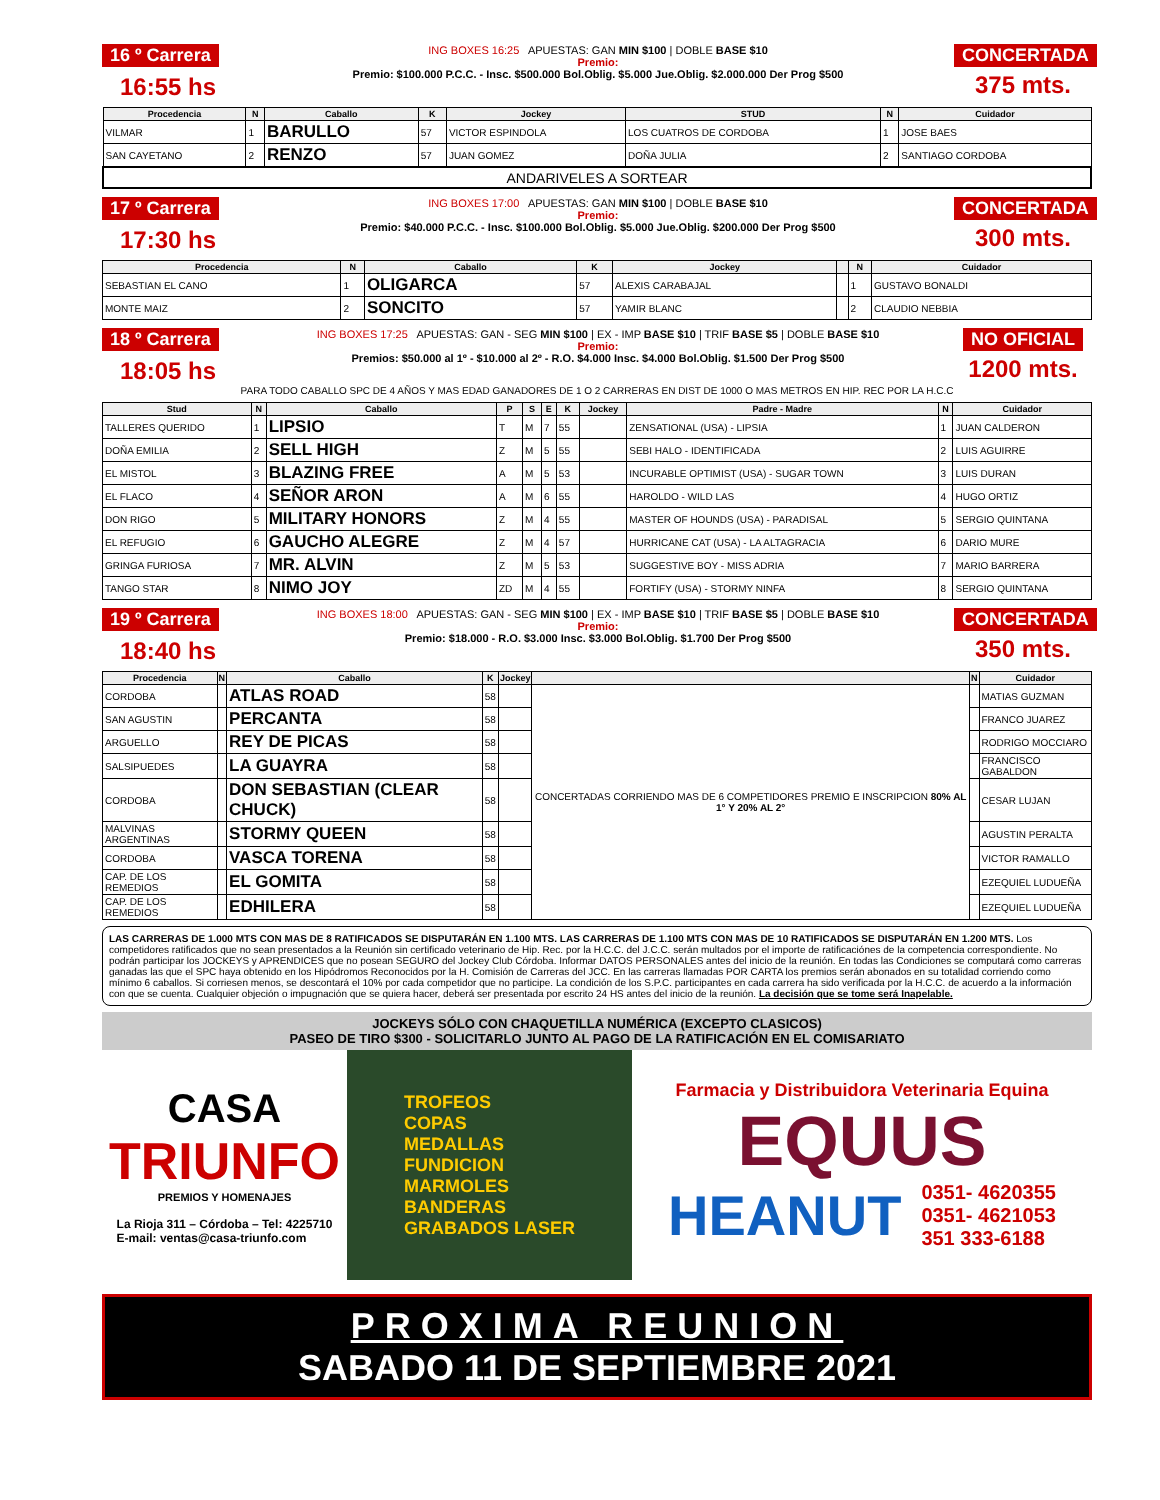16 º Carrera
16:55 hs
ING BOXES 16:25 APUESTAS: GAN MIN $100 | DOBLE BASE $10
Premio:
Premio: $100.000 P.C.C. - Insc. $500.000 Bol.Oblig. $5.000 Jue.Oblig. $2.000.000 Der Prog $500
CONCERTADA
375 mts.
| Procedencia | N | Caballo | K | Jockey | STUD | N | Cuidador |
| --- | --- | --- | --- | --- | --- | --- | --- |
| VILMAR | 1 | BARULLO | 57 | VICTOR ESPINDOLA | LOS CUATROS DE CORDOBA | 1 | JOSE BAES |
| SAN CAYETANO | 2 | RENZO | 57 | JUAN GOMEZ | DOÑA JULIA | 2 | SANTIAGO CORDOBA |
| ANDARIVELES A SORTEAR | | | | | | | |
17 º Carrera
17:30 hs
ING BOXES 17:00 APUESTAS: GAN MIN $100 | DOBLE BASE $10
Premio:
Premio: $40.000 P.C.C. - Insc. $100.000 Bol.Oblig. $5.000 Jue.Oblig. $200.000 Der Prog $500
CONCERTADA
300 mts.
| Procedencia | N | Caballo | K | Jockey | | N | Cuidador |
| --- | --- | --- | --- | --- | --- | --- | --- |
| SEBASTIAN EL CANO | 1 | OLIGARCA | 57 | ALEXIS CARABAJAL | | 1 | GUSTAVO BONALDI |
| MONTE MAIZ | 2 | SONCITO | 57 | YAMIR BLANC | | 2 | CLAUDIO NEBBIA |
18 º Carrera
18:05 hs
ING BOXES 17:25 APUESTAS: GAN - SEG MIN $100 | EX - IMP BASE $10 | TRIF BASE $5 | DOBLE BASE $10
Premio:
Premios: $50.000 al 1º - $10.000 al 2º - R.O. $4.000 Insc. $4.000 Bol.Oblig. $1.500 Der Prog $500
NO OFICIAL
1200 mts.
PARA TODO CABALLO SPC DE 4 AÑOS Y MAS EDAD GANADORES DE 1 O 2 CARRERAS EN DIST DE 1000 O MAS METROS EN HIP. REC POR LA H.C.C
| Stud | N | Caballo | P | S | E | K | Jockey | Padre - Madre | N | Cuidador |
| --- | --- | --- | --- | --- | --- | --- | --- | --- | --- | --- |
| TALLERES QUERIDO | 1 | LIPSIO | T | M | 7 | 55 | | ZENSATIONAL (USA) - LIPSIA | 1 | JUAN CALDERON |
| DOÑA EMILIA | 2 | SELL HIGH | Z | M | 5 | 55 | | SEBI HALO - IDENTIFICADA | 2 | LUIS AGUIRRE |
| EL MISTOL | 3 | BLAZING FREE | A | M | 5 | 53 | | INCURABLE OPTIMIST (USA) - SUGAR TOWN | 3 | LUIS DURAN |
| EL FLACO | 4 | SEÑOR ARON | A | M | 6 | 55 | | HAROLDO - WILD LAS | 4 | HUGO ORTIZ |
| DON RIGO | 5 | MILITARY HONORS | Z | M | 4 | 55 | | MASTER OF HOUNDS (USA) - PARADISAL | 5 | SERGIO QUINTANA |
| EL REFUGIO | 6 | GAUCHO ALEGRE | Z | M | 4 | 57 | | HURRICANE CAT (USA) - LA ALTAGRACIA | 6 | DARIO MURE |
| GRINGA FURIOSA | 7 | MR. ALVIN | Z | M | 5 | 53 | | SUGGESTIVE BOY - MISS ADRIA | 7 | MARIO BARRERA |
| TANGO STAR | 8 | NIMO JOY | ZD | M | 4 | 55 | | FORTIFY (USA) - STORMY NINFA | 8 | SERGIO QUINTANA |
19 º Carrera
18:40 hs
ING BOXES 18:00 APUESTAS: GAN - SEG MIN $100 | EX - IMP BASE $10 | TRIF BASE $5 | DOBLE BASE $10
Premio:
Premio: $18.000 - R.O. $3.000 Insc. $3.000 Bol.Oblig. $1.700 Der Prog $500
CONCERTADA
350 mts.
| Procedencia | N | Caballo | K | Jockey | | N | Cuidador |
| --- | --- | --- | --- | --- | --- | --- | --- |
| CORDOBA | | ATLAS ROAD | 58 | | CONCERTADAS CORRIENDO MAS DE 6 COMPETIDORES PREMIO E INSCRIPCION 80% AL 1° Y 20% AL 2° | | MATIAS GUZMAN |
| SAN AGUSTIN | | PERCANTA | 58 | | | | FRANCO JUAREZ |
| ARGUELLO | | REY DE PICAS | 58 | | | | RODRIGO MOCCIARO |
| SALSIPUEDES | | LA GUAYRA | 58 | | | | FRANCISCO GABALDON |
| CORDOBA | | DON SEBASTIAN (CLEAR CHUCK) | 58 | | | | CESAR LUJAN |
| MALVINAS ARGENTINAS | | STORMY QUEEN | 58 | | | | AGUSTIN PERALTA |
| CORDOBA | | VASCA TORENA | 58 | | | | VICTOR RAMALLO |
| CAP. DE LOS REMEDIOS | | EL GOMITA | 58 | | | | EZEQUIEL LUDUEÑA |
| CAP. DE LOS REMEDIOS | | EDHILERA | 58 | | | | EZEQUIEL LUDUEÑA |
LAS CARRERAS DE 1.000 MTS CON MAS DE 8 RATIFICADOS SE DISPUTARÁN EN 1.100 MTS. LAS CARRERAS DE 1.100 MTS CON MAS DE 10 RATIFICADOS SE DISPUTARÁN EN 1.200 MTS. Los competidores ratificados que no sean presentados a la Reunión sin certificado veterinario de Hip. Rec. por la H.C.C. del J.C.C. serán multados por el importe de ratificaciónes de la competencia correspondiente. No podrán participar los JOCKEYS y APRENDICES que no posean SEGURO del Jockey Club Córdoba. Informar DATOS PERSONALES antes del inicio de la reunión. En todas las Condiciones se computará como carreras ganadas las que el SPC haya obtenido en los Hipódromos Reconocidos por la H. Comisión de Carreras del JCC. En las carreras llamadas POR CARTA los premios serán abonados en su totalidad corriendo como mínimo 6 caballos. Si corriesen menos, se descontará el 10% por cada competidor que no participe. La condición de los S.P.C. participantes en cada carrera ha sido verificada por la H.C.C. de acuerdo a la información con que se cuenta. Cualquier objeción o impugnación que se quiera hacer, deberá ser presentada por escrito 24 HS antes del inicio de la reunión. La decisión que se tome será Inapelable.
JOCKEYS SÓLO CON CHAQUETILLA NUMÉRICA (EXCEPTO CLASICOS)
PASEO DE TIRO $300 - SOLICITARLO JUNTO AL PAGO DE LA RATIFICACIÓN EN EL COMISARIATO
CASA
TRIUNFO
PREMIOS Y HOMENAJES
La Rioja 311 – Córdoba – Tel: 4225710
E-mail: ventas@casa-triunfo.com
TROFEOS
COPAS
MEDALLAS
FUNDICION
MARMOLES
BANDERAS
GRABADOS LASER
Farmacia y Distribuidora Veterinaria Equina
EQUUS
HEANUT 0351- 4620355
0351- 4621053
351 333-6188
PROXIMA REUNION
SABADO 11 DE SEPTIEMBRE 2021